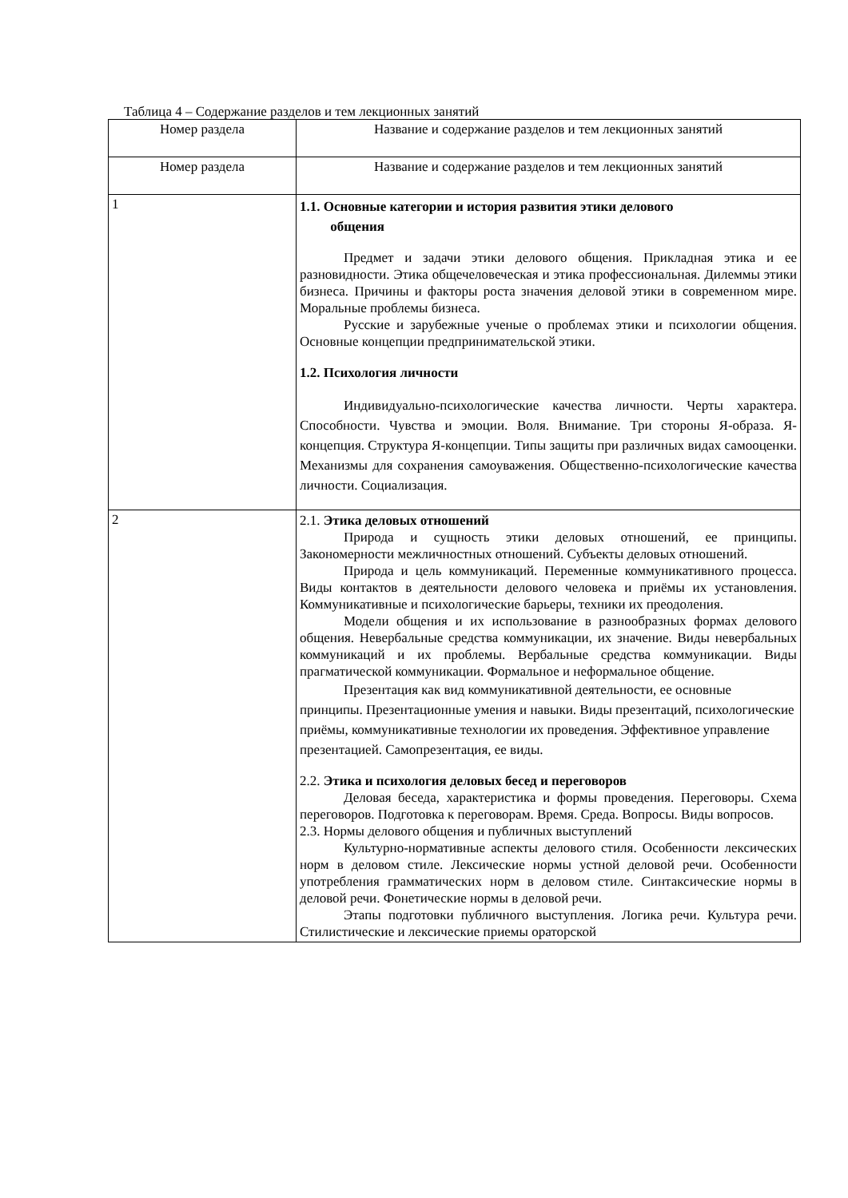Таблица 4 – Содержание разделов и тем лекционных занятий
| Номер раздела | Название и содержание разделов и тем лекционных занятий |
| --- | --- |
| Номер раздела | Название и содержание разделов и тем лекционных занятий |
| 1 | 1.1. Основные категории и история развития этики делового общения Предмет и задачи этики делового общения. Прикладная этика и ее разновидности. Этика общечеловеческая и этика профессиональная. Дилеммы этики бизнеса. Причины и факторы роста значения деловой этики в современном мире. Моральные проблемы бизнеса. Русские и зарубежные ученые о проблемах этики и психологии общения. Основные концепции предпринимательской этики. 1.2. Психология личности Индивидуально-психологические качества личности. Черты характера. Способности. Чувства и эмоции. Воля. Внимание. Три стороны Я-образа. Я-концепция. Структура Я-концепции. Типы защиты при различных видах самооценки. Механизмы для сохранения самоуважения. Общественно-психологические качества личности. Социализация. |
| 2 | 2.1. Этика деловых отношений Природа и сущность этики деловых отношений, ее принципы. Закономерности межличностных отношений. Субъекты деловых отношений. Природа и цель коммуникаций. Переменные коммуникативного процесса. Виды контактов в деятельности делового человека и приёмы их установления. Коммуникативные и психологические барьеры, техники их преодоления. Модели общения и их использование в разнообразных формах делового общения. Невербальные средства коммуникации, их значение. Виды невербальных коммуникаций и их проблемы. Вербальные средства коммуникации. Виды прагматической коммуникации. Формальное и неформальное общение. Презентация как вид коммуникативной деятельности, ее основные принципы. Презентационные умения и навыки. Виды презентаций, психологические приёмы, коммуникативные технологии их проведения. Эффективное управление презентацией. Самопрезентация, ее виды. 2.2. Этика и психология деловых бесед и переговоров Деловая беседа, характеристика и формы проведения. Переговоры. Схема переговоров. Подготовка к переговорам. Время. Среда. Вопросы. Виды вопросов. 2.3. Нормы делового общения и публичных выступлений Культурно-нормативные аспекты делового стиля. Особенности лексических норм в деловом стиле. Лексические нормы устной деловой речи. Особенности употребления грамматических норм в деловом стиле. Синтаксические нормы в деловой речи. Фонетические нормы в деловой речи. Этапы подготовки публичного выступления. Логика речи. Культура речи. Стилистические и лексические приемы ораторской |